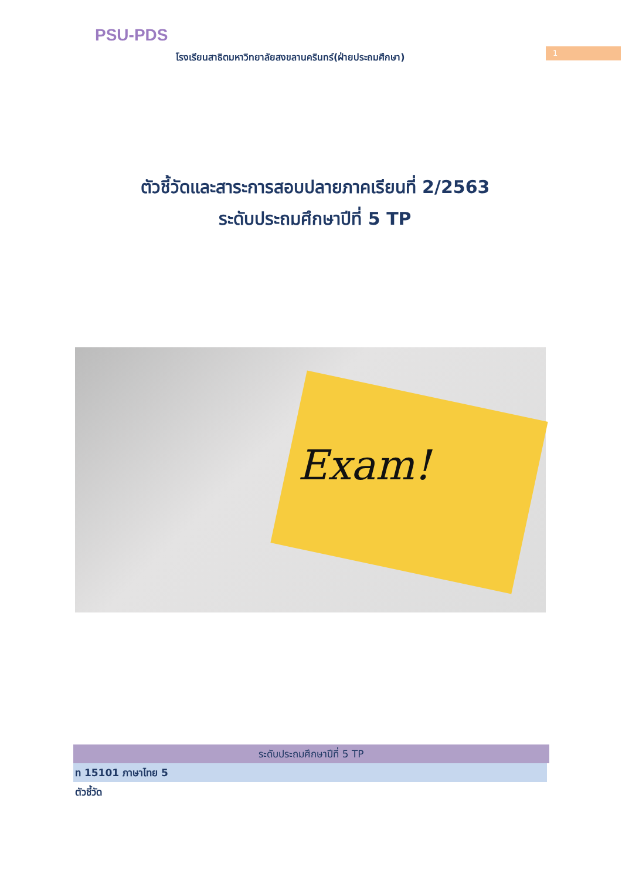PSU-PDS
โรงเรียนสาธิตมหาวิทยาลัยสงขลานครินทร์(ฝ่ายประถมศึกษา)
1
ตัวชี้วัดและสาระการสอบปลายภาคเรียนที่ 2/2563
ระดับประถมศึกษาปีที่ 5 TP
Exam!
ระดับประถมศึกษาปีที่ 5 TP
ท 15101 ภาษาไทย 5
ตัวชี้วัด